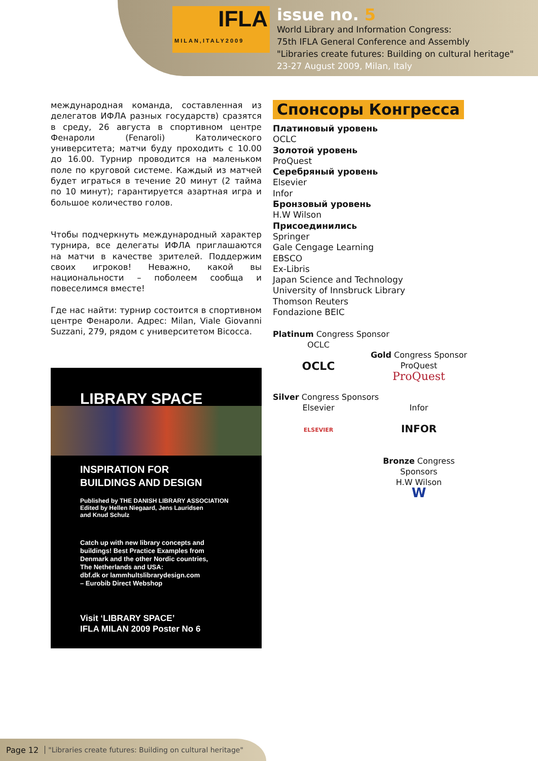IFLA
MILAN,ITALY2009
issue no. 5
World Library and Information Congress:
75th IFLA General Conference and Assembly
"Libraries create futures: Building on cultural heritage"
23-27 August 2009, Milan, Italy
международная команда, составленная из делегатов ИФЛА разных государств) сразятся в среду, 26 августа в спортивном центре Фенароли (Fenaroli) Католического университета; матчи буду проходить с 10.00 до 16.00. Турнир проводится на маленьком поле по круговой системе. Каждый из матчей будет играться в течение 20 минут (2 тайма по 10 минут); гарантируется азартная игра и большое количество голов.
Чтобы подчеркнуть международный характер турнира, все делегаты ИФЛА приглашаются на матчи в качестве зрителей. Поддержим своих игроков! Неважно, какой вы национальности – поболеем сообща и повеселимся вместе!
Где нас найти: турнир состоится в спортивном центре Фенароли. Адрес: Milan, Viale Giovanni Suzzani, 279, рядом с университетом Bicocca.
LIBRARY SPACE
INSPIRATION FOR
BUILDINGS AND DESIGN
Published by THE DANISH LIBRARY ASSOCIATION
Edited by Hellen Niegaard, Jens Lauridsen
and Knud Schulz
Catch up with new library concepts and
buildings! Best Practice Examples from
Denmark and the other Nordic countries,
The Netherlands and USA:
dbf.dk or lammhultslibrarydesign.com
– Eurobib Direct Webshop
Visit ‘LIBRARY SPACE’
IFLA MILAN 2009 Poster No 6
Спонсоры Конгресса
Платиновый уровень
OCLC
Золотой уровень
ProQuest
Серебряный уровень
Elsevier
Infor
Бронзовый уровень
H.W Wilson
Присоединились
Springer
Gale Cengage Learning
EBSCO
Ex-Libris
Japan Science and Technology
University of Innsbruck Library
Thomson Reuters
Fondazione BEIC
Platinum Congress Sponsor
OCLC
OCLC
Gold Congress Sponsor
ProQuest
ProQuest
Silver Congress Sponsors
Elsevier
ELSEVIER
Infor
INFOR
Bronze Congress Sponsors
H.W Wilson
W
Page 12 "Libraries create futures: Building on cultural heritage"